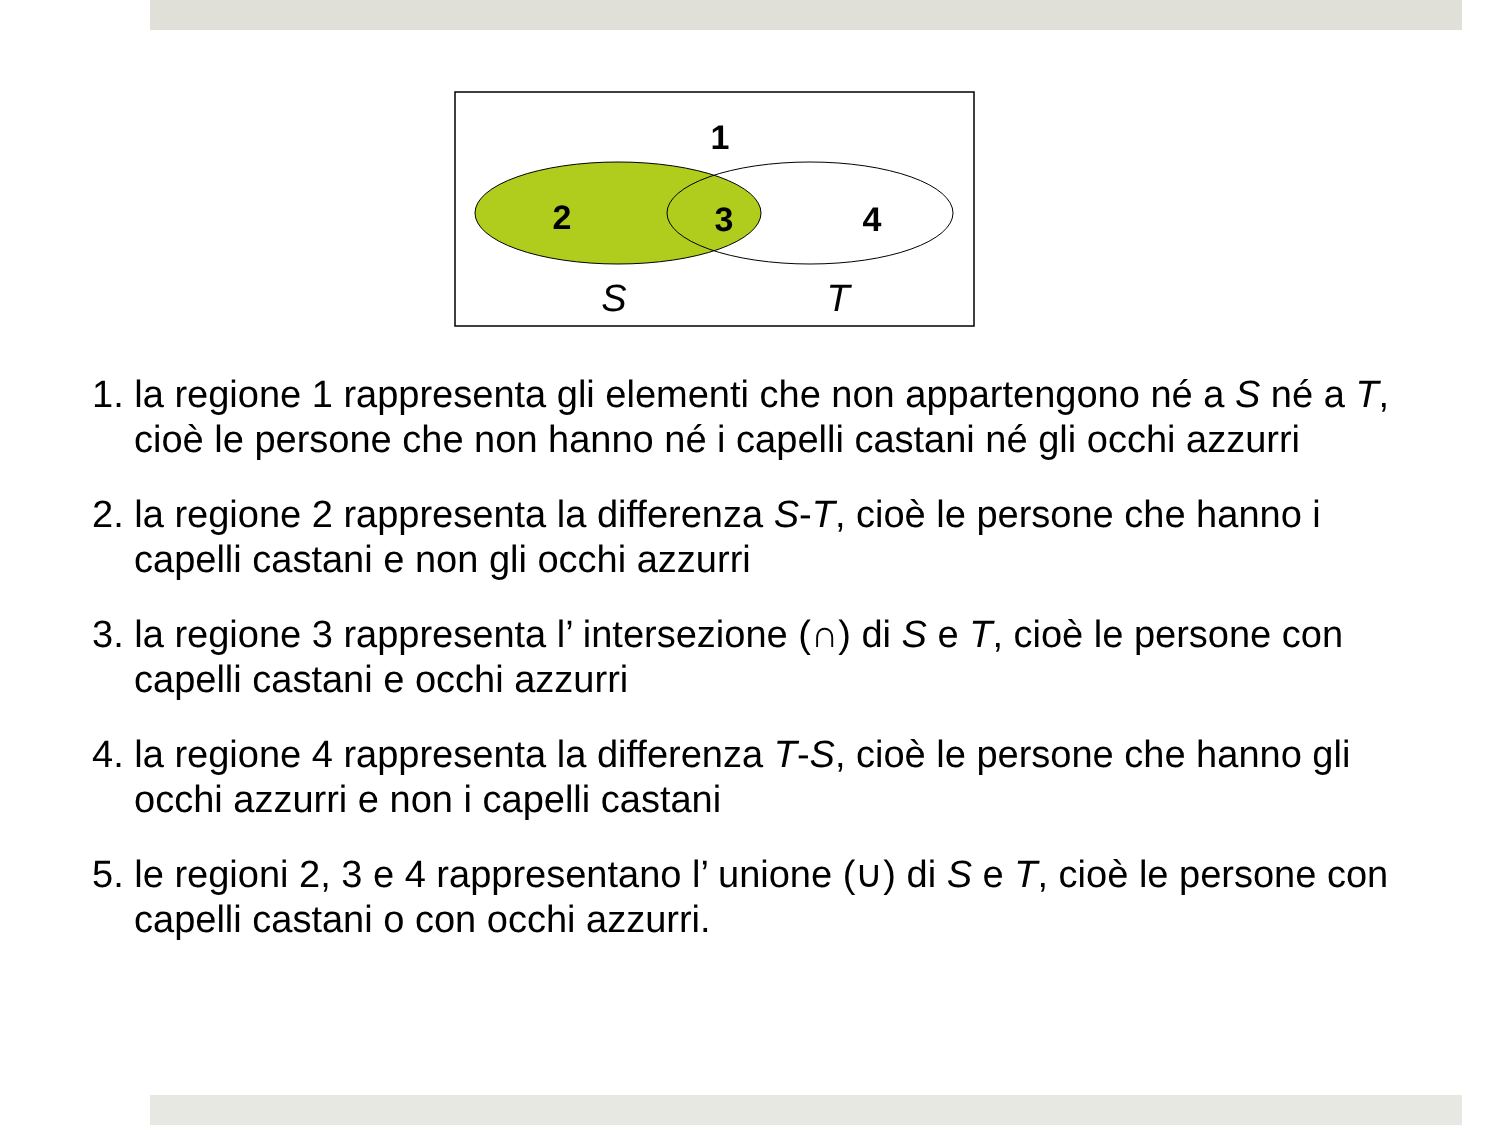1
2
3
4
S
T
1. la regione 1 rappresenta gli elementi che non appartengono né a S né a T, cioè le persone che non hanno né i capelli castani né gli occhi azzurri
2. la regione 2 rappresenta la differenza S-T, cioè le persone che hanno i capelli castani e non gli occhi azzurri
3. la regione 3 rappresenta l’ intersezione (∩) di S e T, cioè le persone con capelli castani e occhi azzurri
4. la regione 4 rappresenta la differenza T-S, cioè le persone che hanno gli occhi azzurri e non i capelli castani
5. le regioni 2, 3 e 4 rappresentano l’ unione (∪) di S e T, cioè le persone con capelli castani o con occhi azzurri.